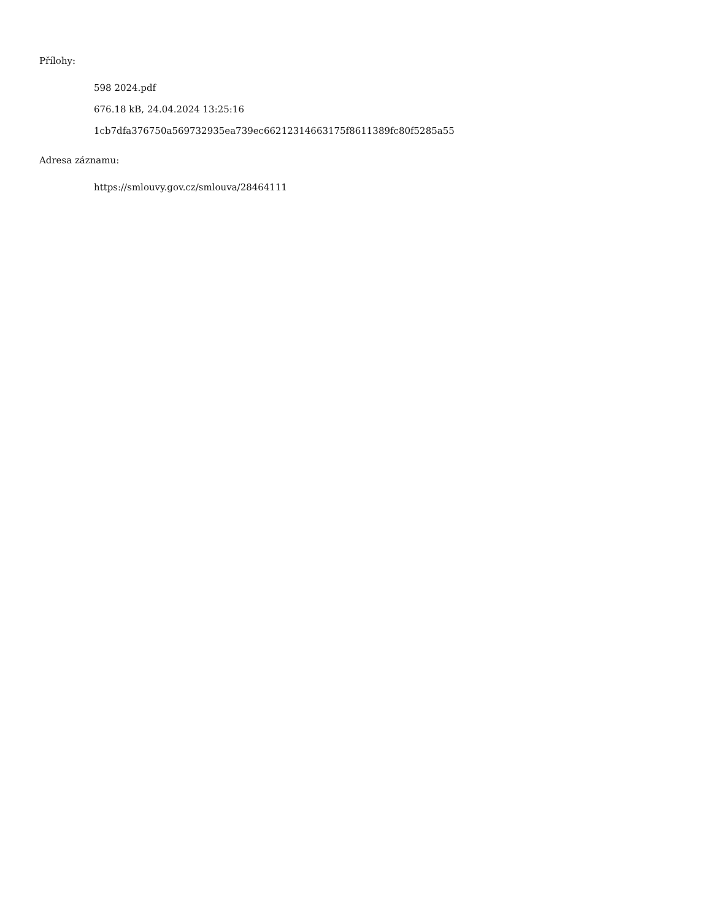Přílohy:
598 2024.pdf
676.18 kB, 24.04.2024 13:25:16
1cb7dfa376750a569732935ea739ec66212314663175f8611389fc80f5285a55
Adresa záznamu:
https://smlouvy.gov.cz/smlouva/28464111